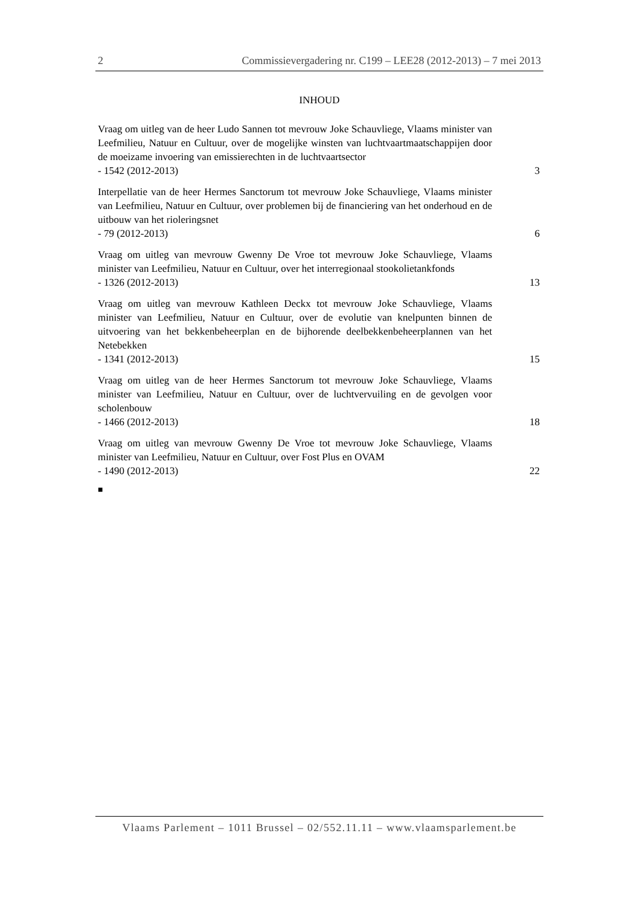2 Commissievergadering nr. C199 – LEE28 (2012-2013) – 7 mei 2013
INHOUD
Vraag om uitleg van de heer Ludo Sannen tot mevrouw Joke Schauvliege, Vlaams minister van Leefmilieu, Natuur en Cultuur, over de mogelijke winsten van luchtvaartmaatschappijen door de moeizame invoering van emissierechten in de luchtvaartsector
- 1542 (2012-2013) 3
Interpellatie van de heer Hermes Sanctorum tot mevrouw Joke Schauvliege, Vlaams minister van Leefmilieu, Natuur en Cultuur, over problemen bij de financiering van het onderhoud en de uitbouw van het rioleringsnet
- 79 (2012-2013) 6
Vraag om uitleg van mevrouw Gwenny De Vroe tot mevrouw Joke Schauvliege, Vlaams minister van Leefmilieu, Natuur en Cultuur, over het interregionaal stookolietankfonds
- 1326 (2012-2013) 13
Vraag om uitleg van mevrouw Kathleen Deckx tot mevrouw Joke Schauvliege, Vlaams minister van Leefmilieu, Natuur en Cultuur, over de evolutie van knelpunten binnen de uitvoering van het bekkenbeheerplan en de bijhorende deelbekkenbeheerplannen van het Netebekken
- 1341 (2012-2013) 15
Vraag om uitleg van de heer Hermes Sanctorum tot mevrouw Joke Schauvliege, Vlaams minister van Leefmilieu, Natuur en Cultuur, over de luchtvervuiling en de gevolgen voor scholenbouw
- 1466 (2012-2013) 18
Vraag om uitleg van mevrouw Gwenny De Vroe tot mevrouw Joke Schauvliege, Vlaams minister van Leefmilieu, Natuur en Cultuur, over Fost Plus en OVAM
- 1490 (2012-2013) 22
■
Vlaams Parlement – 1011 Brussel – 02/552.11.11 – www.vlaamsparlement.be